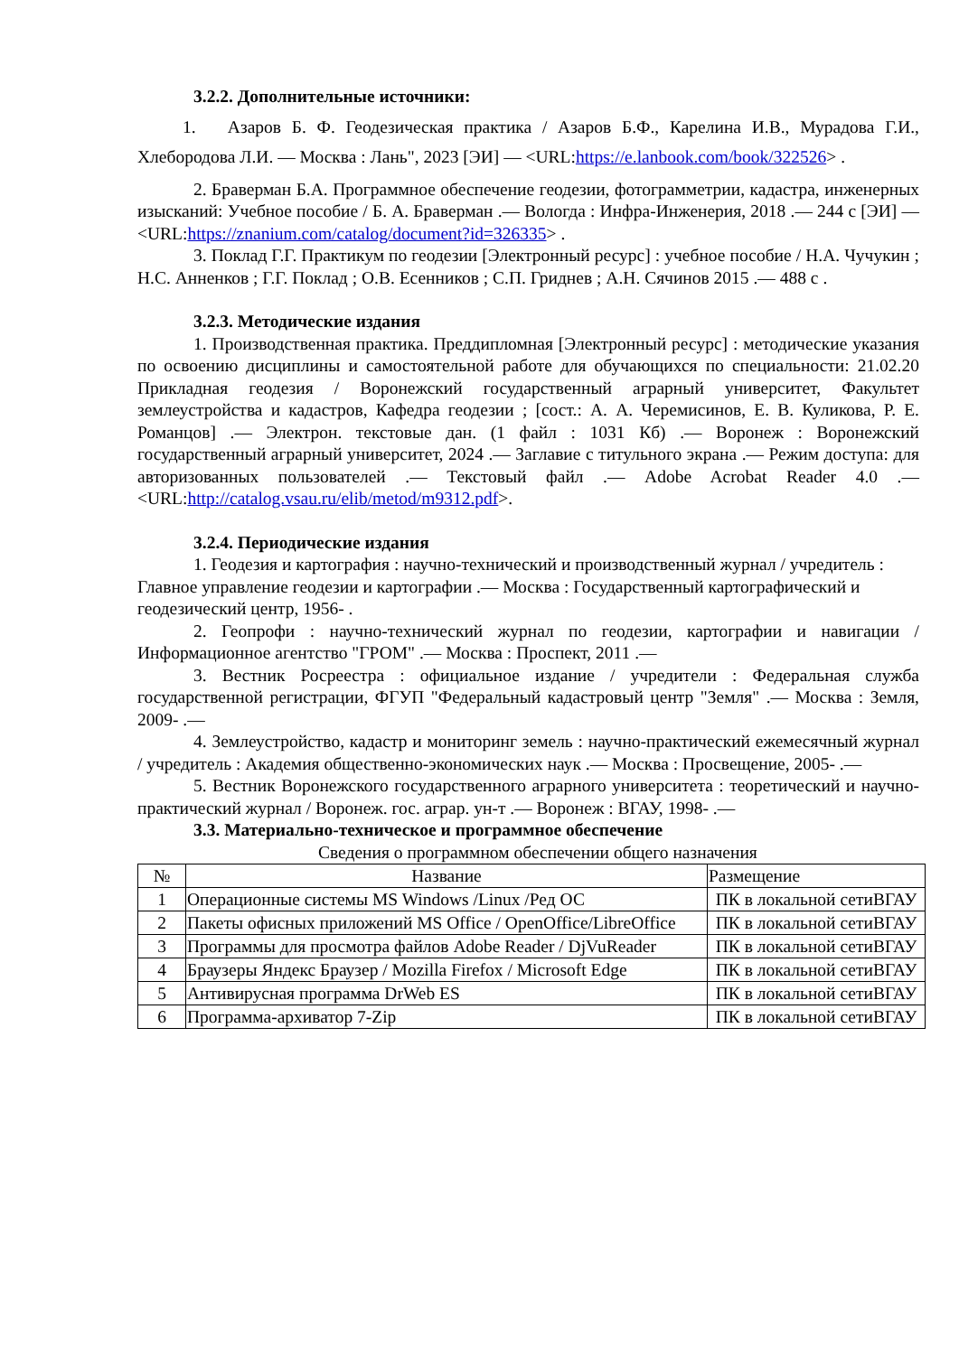3.2.2. Дополнительные источники:
1. Азаров Б. Ф. Геодезическая практика / Азаров Б.Ф., Карелина И.В., Мурадова Г.И., Хлебородова Л.И. — Москва : Лань", 2023 [ЭИ] — <URL:https://e.lanbook.com/book/322526> .
2. Браверман Б.А. Программное обеспечение геодезии, фотограмметрии, кадастра, инженерных изысканий: Учебное пособие / Б. А. Браверман .— Вологда : Инфра-Инженерия, 2018 .— 244 с [ЭИ] — <URL:https://znanium.com/catalog/document?id=326335> .
3. Поклад Г.Г. Практикум по геодезии [Электронный ресурс] : учебное пособие / Н.А. Чучукин ; Н.С. Анненков ; Г.Г. Поклад ; О.В. Есенников ; С.П. Гриднев ; А.Н. Сячинов 2015 .— 488 с .
3.2.3. Методические издания
1. Производственная практика. Преддипломная [Электронный ресурс] : методические указания по освоению дисциплины и самостоятельной работе для обучающихся по специальности: 21.02.20 Прикладная геодезия / Воронежский государственный аграрный университет, Факультет землеустройства и кадастров, Кафедра геодезии ; [сост.: А. А. Черемисинов, Е. В. Куликова, Р. Е. Романцов] .— Электрон. текстовые дан. (1 файл : 1031 Кб) .— Воронеж : Воронежский государственный аграрный университет, 2024 .— Заглавие с титульного экрана .— Режим доступа: для авторизованных пользователей .— Текстовый файл .— Adobe Acrobat Reader 4.0 .— <URL:http://catalog.vsau.ru/elib/metod/m9312.pdf>.
3.2.4. Периодические издания
1. Геодезия и картография : научно-технический и производственный журнал / учредитель : Главное управление геодезии и картографии .— Москва : Государственный картографический и геодезический центр, 1956- .
2. Геопрофи : научно-технический журнал по геодезии, картографии и навигации / Информационное агентство "ГРОМ" .— Москва : Проспект, 2011 .—
3. Вестник Росреестра : официальное издание / учредители : Федеральная служба государственной регистрации, ФГУП "Федеральный кадастровый центр "Земля" .— Москва : Земля, 2009- .—
4. Землеустройство, кадастр и мониторинг земель : научно-практический ежемесячный журнал / учредитель : Академия общественно-экономических наук .— Москва : Просвещение, 2005- .—
5. Вестник Воронежского государственного аграрного университета : теоретический и научно-практический журнал / Воронеж. гос. аграр. ун-т .— Воронеж : ВГАУ, 1998- .—
3.3. Материально-техническое и программное обеспечение
Сведения о программном обеспечении общего назначения
| № | Название | Размещение |
| --- | --- | --- |
| 1 | Операционные системы MS Windows /Linux /Ред ОС | ПК в локальной сетиВГАУ |
| 2 | Пакеты офисных приложений MS Office / OpenOffice/LibreOffice | ПК в локальной сетиВГАУ |
| 3 | Программы для просмотра файлов Adobe Reader / DjVuReader | ПК в локальной сетиВГАУ |
| 4 | Браузеры Яндекс Браузер / Mozilla Firefox / Microsoft Edge | ПК в локальной сетиВГАУ |
| 5 | Антивирусная программа DrWeb ES | ПК в локальной сетиВГАУ |
| 6 | Программа-архиватор 7-Zip | ПК в локальной сетиВГАУ |